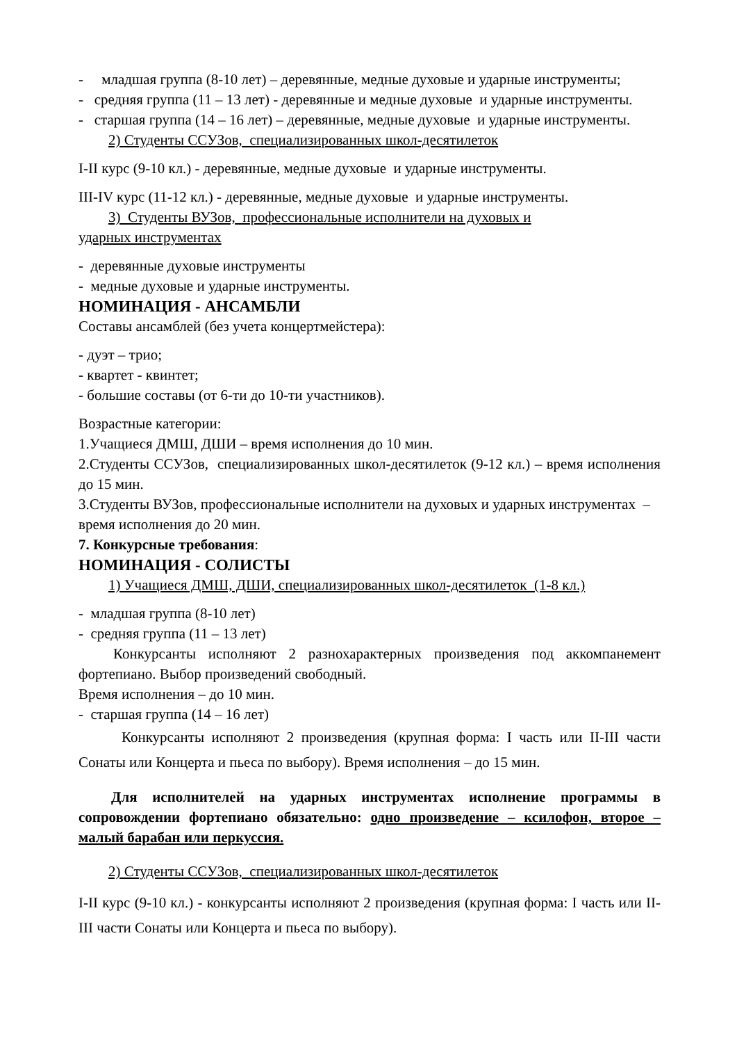- младшая группа (8-10 лет) – деревянные, медные духовые и ударные инструменты;
- средняя группа (11 – 13 лет) - деревянные и медные духовые и ударные инструменты.
- старшая группа (14 – 16 лет) – деревянные, медные духовые и ударные инструменты.
2) Студенты ССУЗов, специализированных школ-десятилеток
I-II курс (9-10 кл.) - деревянные, медные духовые и ударные инструменты.
III-IV курс (11-12 кл.) - деревянные, медные духовые и ударные инструменты.
3) Студенты ВУЗов, профессиональные исполнители на духовых и
ударных инструментах
- деревянные духовые инструменты
- медные духовые и ударные инструменты.
НОМИНАЦИЯ - АНСАМБЛИ
Составы ансамблей (без учета концертмейстера):
- дуэт – трио;
- квартет - квинтет;
- большие составы (от 6-ти до 10-ти участников).
Возрастные категории:
1.Учащиеся ДМШ, ДШИ – время исполнения до 10 мин.
2.Студенты ССУЗов, специализированных школ-десятилеток (9-12 кл.) – время исполнения до 15 мин.
3.Студенты ВУЗов, профессиональные исполнители на духовых и ударных инструментах – время исполнения до 20 мин.
7. Конкурсные требования:
НОМИНАЦИЯ - СОЛИСТЫ
1) Учащиеся ДМШ, ДШИ, специализированных школ-десятилеток (1-8 кл.)
- младшая группа (8-10 лет)
- средняя группа (11 – 13 лет)
Конкурсанты исполняют 2 разнохарактерных произведения под аккомпанемент фортепиано. Выбор произведений свободный.
Время исполнения – до 10 мин.
- старшая группа (14 – 16 лет)
Конкурсанты исполняют 2 произведения (крупная форма: I часть или II-III части Сонаты или Концерта и пьеса по выбору). Время исполнения – до 15 мин.
Для исполнителей на ударных инструментах исполнение программы в сопровождении фортепиано обязательно: одно произведение – ксилофон, второе – малый барабан или перкуссия.
2) Студенты ССУЗов, специализированных школ-десятилеток
I-II курс (9-10 кл.) - конкурсанты исполняют 2 произведения (крупная форма: I часть или II-III части Сонаты или Концерта и пьеса по выбору).